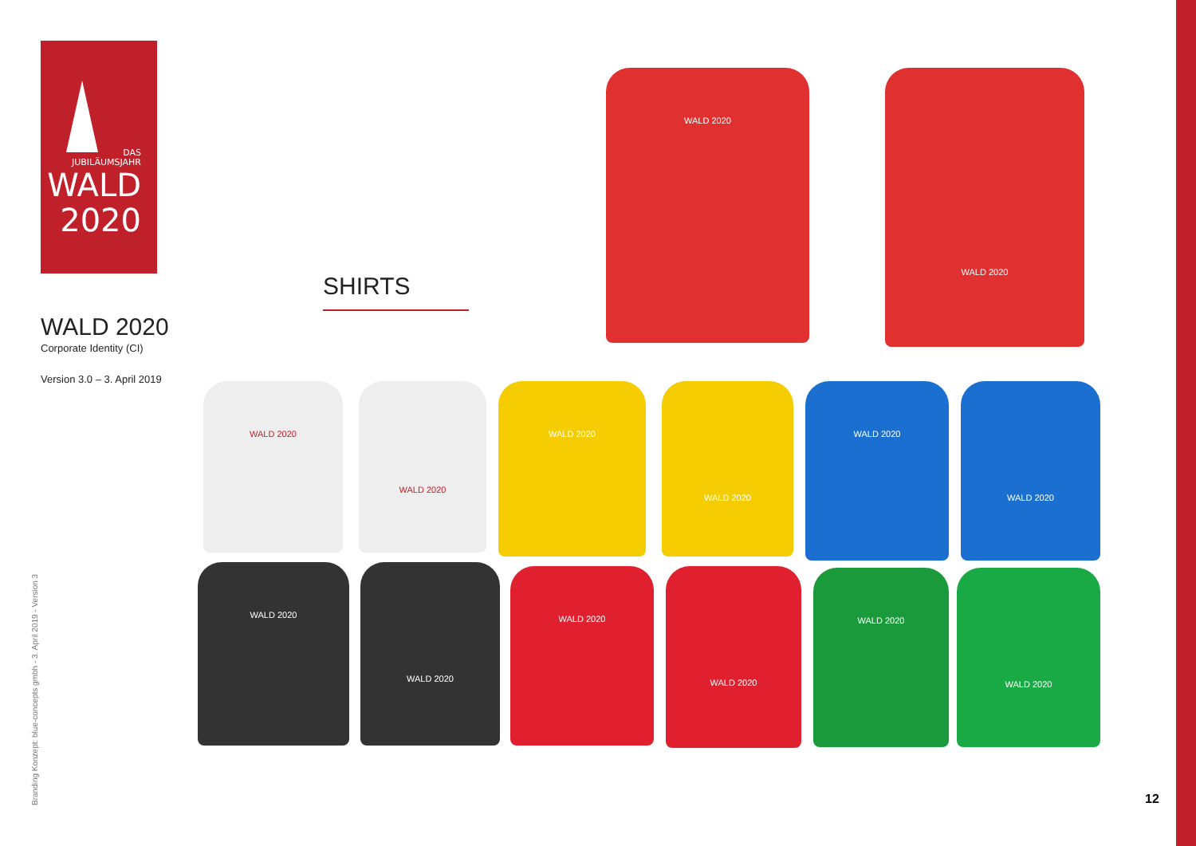DAS
JUBILÄUMSJAHR
WALD
2020
WALD 2020
Corporate Identity (CI)
Version 3.0 – 3. April 2019
Branding Konzept: blue-concepts gmbh - 3. April 2019 - Version 3
SHIRTS
WALD 2020 WALD 2020
WALD 2020 WALD 2020 WALD 2020 WALD 2020 WALD 2020 WALD 2020
WALD 2020 WALD 2020 WALD 2020 WALD 2020 WALD 2020 WALD 2020
12